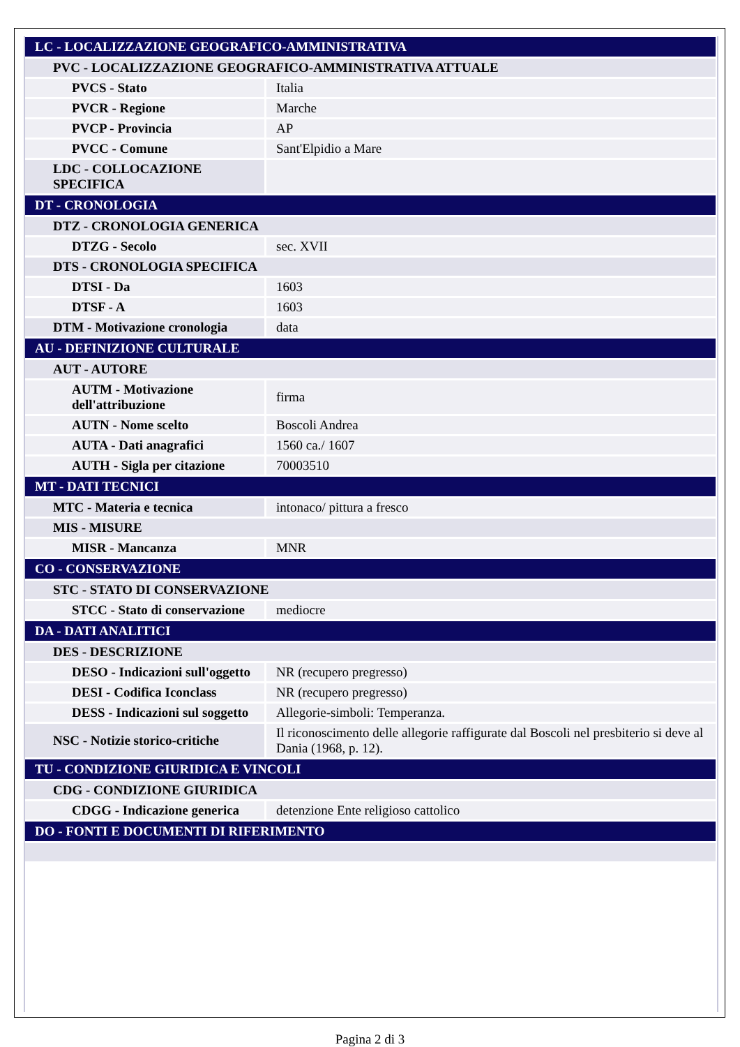| LC - LOCALIZZAZIONE GEOGRAFICO-AMMINISTRATIVA | |
| PVC - LOCALIZZAZIONE GEOGRAFICO-AMMINISTRATIVA ATTUALE | |
| PVCS - Stato | Italia |
| PVCR - Regione | Marche |
| PVCP - Provincia | AP |
| PVCC - Comune | Sant'Elpidio a Mare |
| LDC - COLLOCAZIONE SPECIFICA | |
| DT - CRONOLOGIA | |
| DTZ - CRONOLOGIA GENERICA | |
| DTZG - Secolo | sec. XVII |
| DTS - CRONOLOGIA SPECIFICA | |
| DTSI - Da | 1603 |
| DTSF - A | 1603 |
| DTM - Motivazione cronologia | data |
| AU - DEFINIZIONE CULTURALE | |
| AUT - AUTORE | |
| AUTM - Motivazione dell'attribuzione | firma |
| AUTN - Nome scelto | Boscoli Andrea |
| AUTA - Dati anagrafici | 1560 ca./ 1607 |
| AUTH - Sigla per citazione | 70003510 |
| MT - DATI TECNICI | |
| MTC - Materia e tecnica | intonaco/ pittura a fresco |
| MIS - MISURE | |
| MISR - Mancanza | MNR |
| CO - CONSERVAZIONE | |
| STC - STATO DI CONSERVAZIONE | |
| STCC - Stato di conservazione | mediocre |
| DA - DATI ANALITICI | |
| DES - DESCRIZIONE | |
| DESO - Indicazioni sull'oggetto | NR (recupero pregresso) |
| DESI - Codifica Iconclass | NR (recupero pregresso) |
| DESS - Indicazioni sul soggetto | Allegorie-simboli: Temperanza. |
| NSC - Notizie storico-critiche | Il riconoscimento delle allegorie raffigurate dal Boscoli nel presbiterio si deve al Dania (1968, p. 12). |
| TU - CONDIZIONE GIURIDICA E VINCOLI | |
| CDG - CONDIZIONE GIURIDICA | |
| CDGG - Indicazione generica | detenzione Ente religioso cattolico |
| DO - FONTI E DOCUMENTI DI RIFERIMENTO | |
Pagina 2 di 3